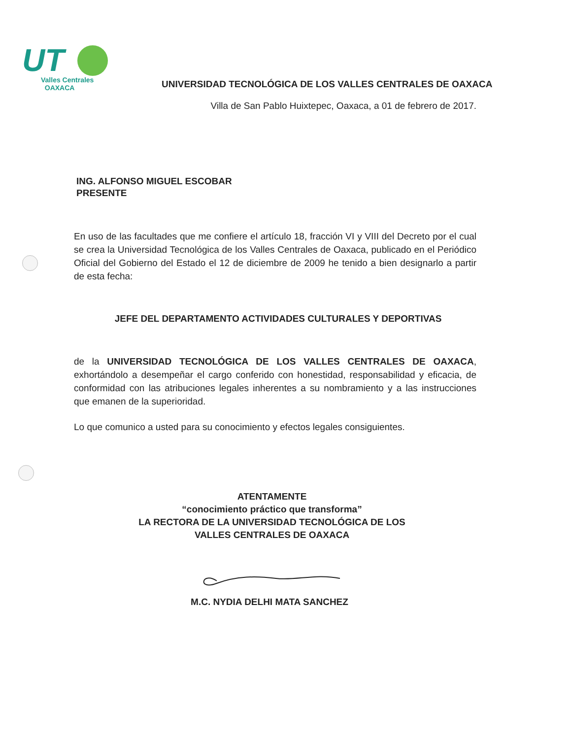UT
Valles Centrales
OAXACA
UNIVERSIDAD TECNOLÓGICA DE LOS VALLES CENTRALES DE OAXACA
Villa de San Pablo Huixtepec, Oaxaca, a 01 de febrero de 2017.
ING. ALFONSO MIGUEL ESCOBAR
PRESENTE
En uso de las facultades que me confiere el artículo 18, fracción VI y VIII del Decreto por el cual se crea la Universidad Tecnológica de los Valles Centrales de Oaxaca, publicado en el Periódico Oficial del Gobierno del Estado el 12 de diciembre de 2009 he tenido a bien designarlo a partir de esta fecha:
JEFE DEL DEPARTAMENTO ACTIVIDADES CULTURALES Y DEPORTIVAS
de la UNIVERSIDAD TECNOLÓGICA DE LOS VALLES CENTRALES DE OAXACA, exhortándolo a desempeñar el cargo conferido con honestidad, responsabilidad y eficacia, de conformidad con las atribuciones legales inherentes a su nombramiento y a las instrucciones que emanen de la superioridad.
Lo que comunico a usted para su conocimiento y efectos legales consiguientes.
ATENTAMENTE
“conocimiento práctico que transforma”
LA RECTORA DE LA UNIVERSIDAD TECNOLÓGICA DE LOS
VALLES CENTRALES DE OAXACA
M.C. NYDIA DELHI MATA SANCHEZ